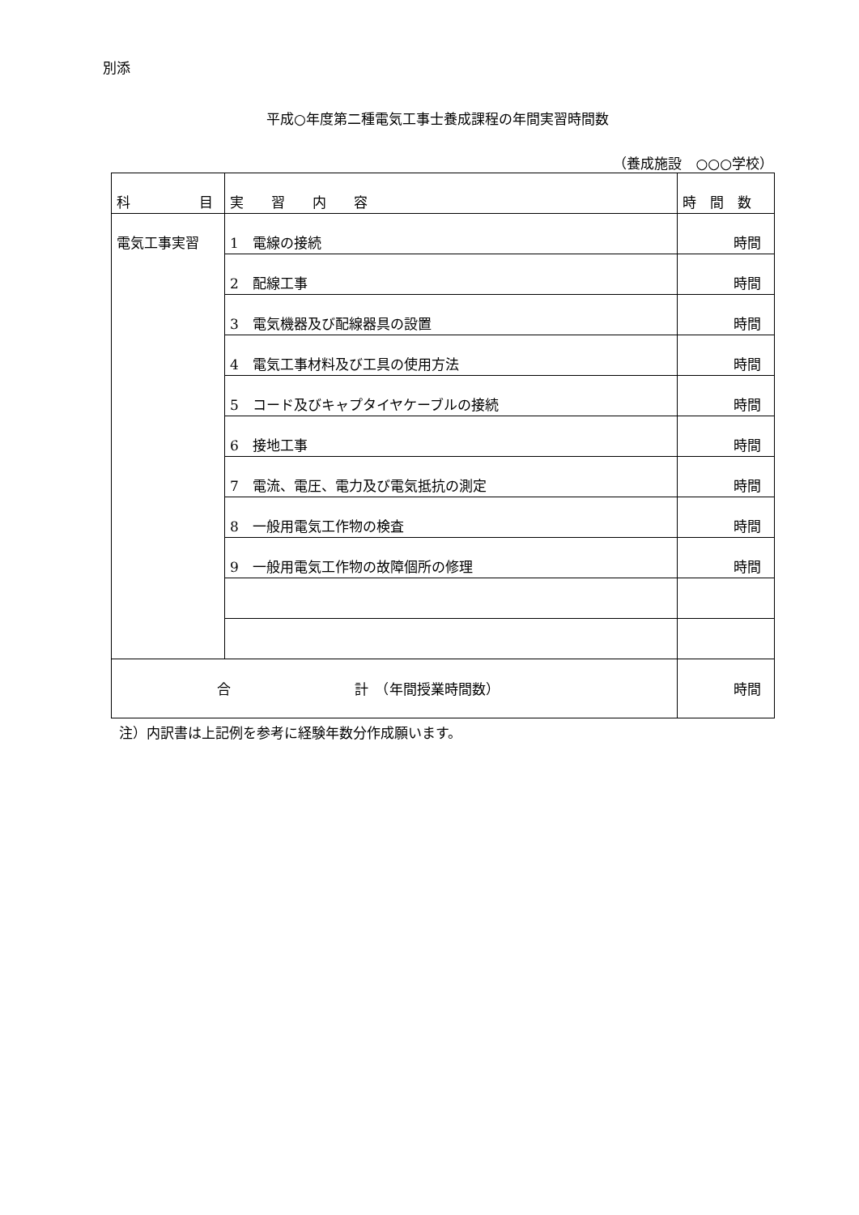別添
平成○年度第二種電気工事士養成課程の年間実習時間数
（養成施設　○○○学校）
| 科 目 | 実 習 内 容 | 時 間 数 |
| 電気工事実習 | 1 電線の接続 | 時間 |
| | 2 配線工事 | 時間 |
| | 3 電気機器及び配線器具の設置 | 時間 |
| | 4 電気工事材料及び工具の使用方法 | 時間 |
| | 5 コード及びキャプタイヤケーブルの接続 | 時間 |
| | 6 接地工事 | 時間 |
| | 7 電流、電圧、電力及び電気抵抗の測定 | 時間 |
| | 8 一般用電気工作物の検査 | 時間 |
| | 9 一般用電気工作物の故障個所の修理 | 時間 |
| 合 計 （年間授業時間数） | | 時間 |
注）内訳書は上記例を参考に経験年数分作成願います。